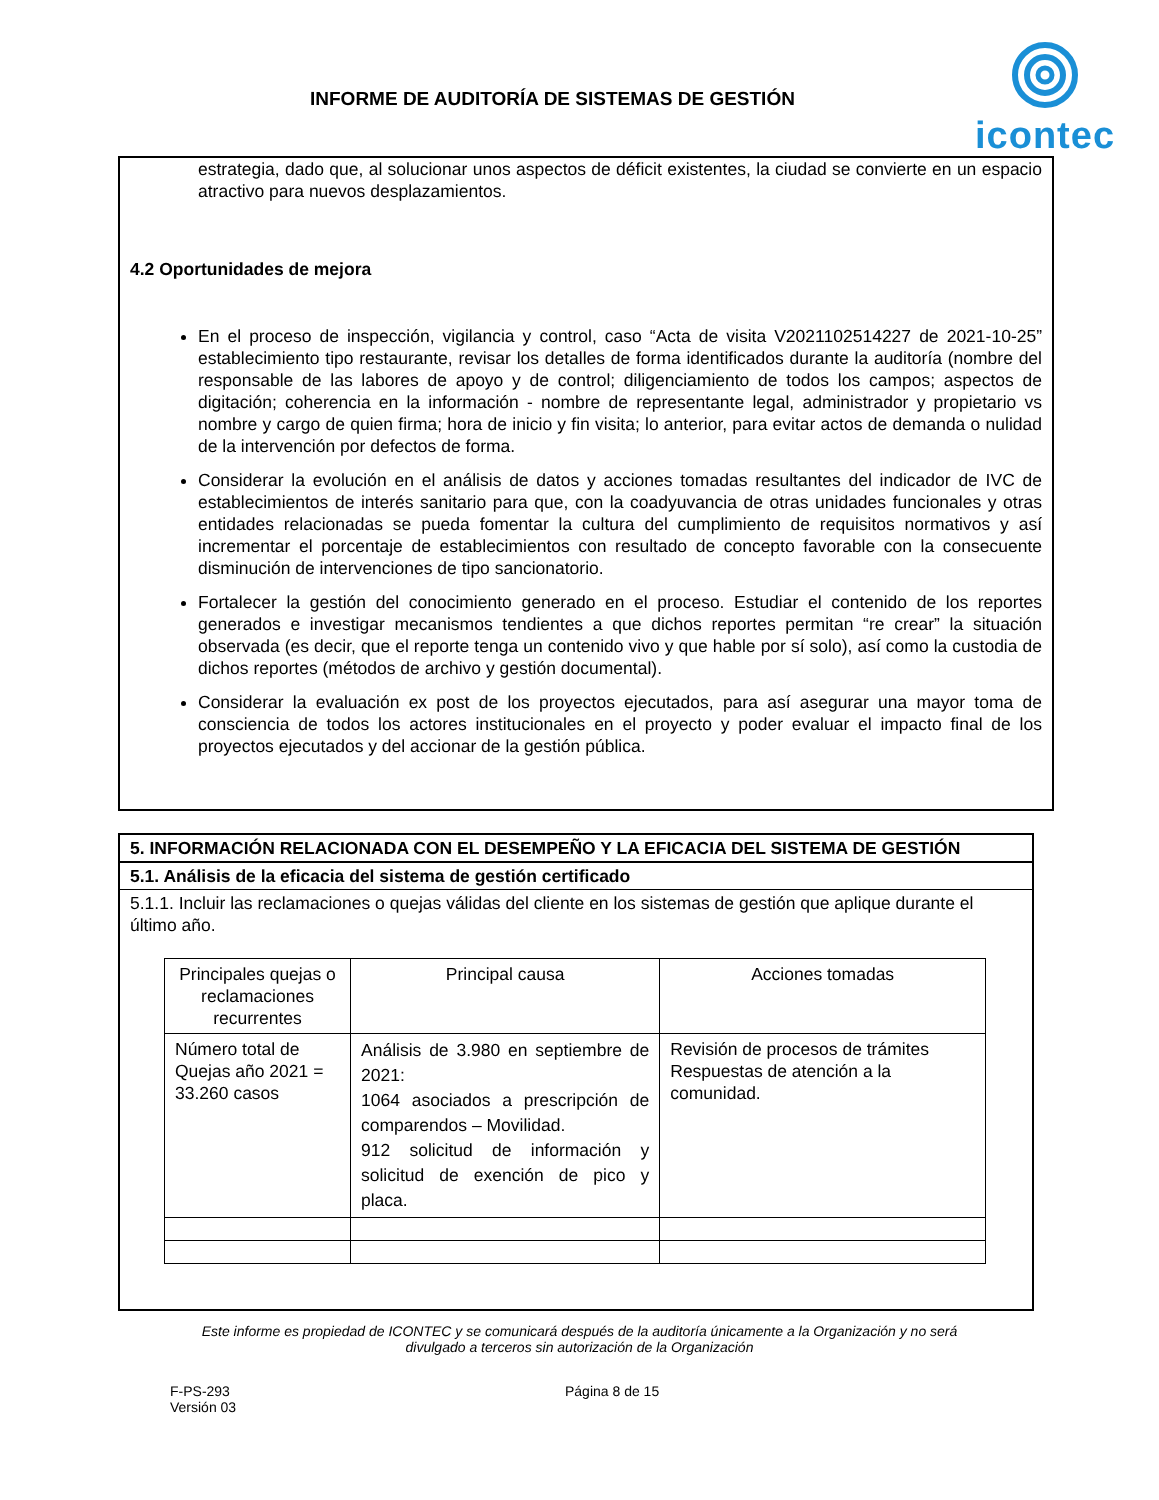INFORME DE AUDITORÍA DE SISTEMAS DE GESTIÓN
icontec
estrategia, dado que, al solucionar unos aspectos de déficit existentes, la ciudad se convierte en un espacio atractivo para nuevos desplazamientos.
4.2 Oportunidades de mejora
En el proceso de inspección, vigilancia y control, caso “Acta de visita V2021102514227 de 2021-10-25” establecimiento tipo restaurante, revisar los detalles de forma identificados durante la auditoría (nombre del responsable de las labores de apoyo y de control; diligenciamiento de todos los campos; aspectos de digitación; coherencia en la información - nombre de representante legal, administrador y propietario vs nombre y cargo de quien firma; hora de inicio y fin visita; lo anterior, para evitar actos de demanda o nulidad de la intervención por defectos de forma.
Considerar la evolución en el análisis de datos y acciones tomadas resultantes del indicador de IVC de establecimientos de interés sanitario para que, con la coadyuvancia de otras unidades funcionales y otras entidades relacionadas se pueda fomentar la cultura del cumplimiento de requisitos normativos y así incrementar el porcentaje de establecimientos con resultado de concepto favorable con la consecuente disminución de intervenciones de tipo sancionatorio.
Fortalecer la gestión del conocimiento generado en el proceso. Estudiar el contenido de los reportes generados e investigar mecanismos tendientes a que dichos reportes permitan “re crear” la situación observada (es decir, que el reporte tenga un contenido vivo y que hable por sí solo), así como la custodia de dichos reportes (métodos de archivo y gestión documental).
Considerar la evaluación ex post de los proyectos ejecutados, para así asegurar una mayor toma de consciencia de todos los actores institucionales en el proyecto y poder evaluar el impacto final de los proyectos ejecutados y del accionar de la gestión pública.
5. INFORMACIÓN RELACIONADA CON EL DESEMPEÑO Y LA EFICACIA DEL SISTEMA DE GESTIÓN
5.1. Análisis de la eficacia del sistema de gestión certificado
5.1.1. Incluir las reclamaciones o quejas válidas del cliente en los sistemas de gestión que aplique durante el último año.
| Principales quejas o reclamaciones recurrentes | Principal causa | Acciones tomadas |
| --- | --- | --- |
| Número total de Quejas año 2021 = 33.260 casos | Análisis de 3.980 en septiembre de 2021: 1064 asociados a prescripción de comparendos – Movilidad. 912 solicitud de información y solicitud de exención de pico y placa. | Revisión de procesos de trámites Respuestas de atención a la comunidad. |
Este informe es propiedad de ICONTEC y se comunicará después de la auditoría únicamente a la Organización y no será divulgado a terceros sin autorización de la Organización
F-PS-293
Versión 03
Página 8 de 15